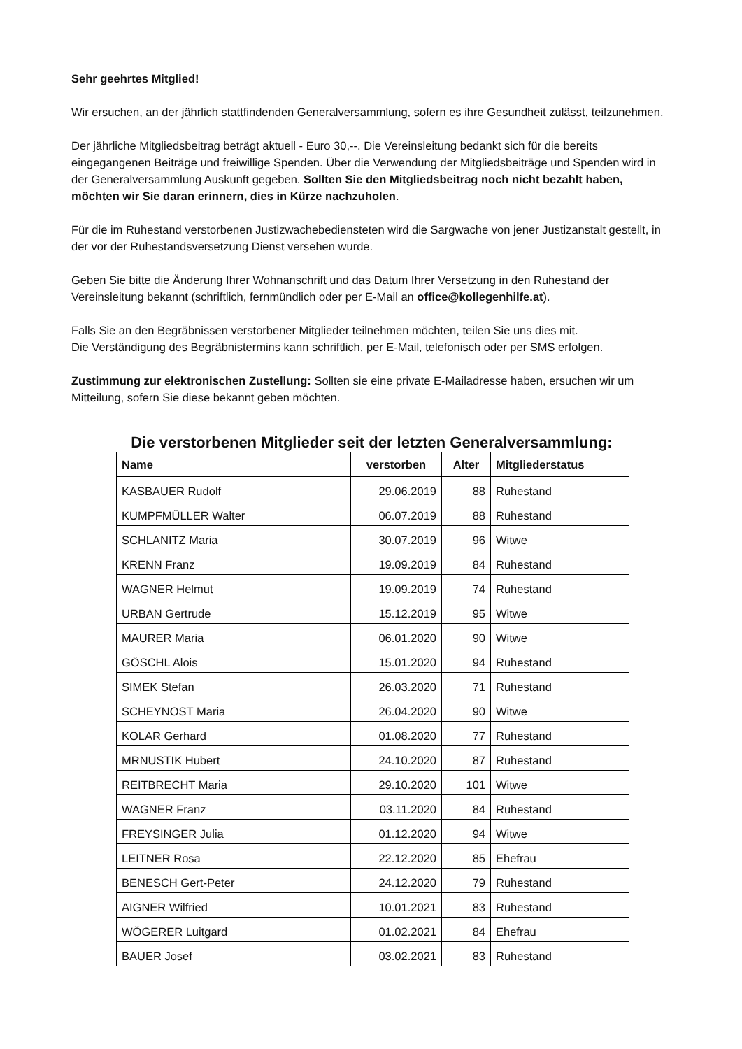Sehr geehrtes Mitglied!
Wir ersuchen, an der jährlich stattfindenden Generalversammlung, sofern es ihre Gesundheit zulässt, teilzunehmen.
Der jährliche Mitgliedsbeitrag beträgt aktuell - Euro 30,--. Die Vereinsleitung bedankt sich für die bereits eingegangenen Beiträge und freiwillige Spenden. Über die Verwendung der Mitgliedsbeiträge und Spenden wird in der Generalversammlung Auskunft gegeben. Sollten Sie den Mitgliedsbeitrag noch nicht bezahlt haben, möchten wir Sie daran erinnern, dies in Kürze nachzuholen.
Für die im Ruhestand verstorbenen Justizwachebediensteten wird die Sargwache von jener Justizanstalt gestellt, in der vor der Ruhestandsversetzung Dienst versehen wurde.
Geben Sie bitte die Änderung Ihrer Wohnanschrift und das Datum Ihrer Versetzung in den Ruhestand der Vereinsleitung bekannt (schriftlich, fernmündlich oder per E-Mail an office@kollegenhilfe.at).
Falls Sie an den Begräbnissen verstorbener Mitglieder teilnehmen möchten, teilen Sie uns dies mit.
Die Verständigung des Begräbnistermins kann schriftlich, per E-Mail, telefonisch oder per SMS erfolgen.
Zustimmung zur elektronischen Zustellung: Sollten sie eine private E-Mailadresse haben, ersuchen wir um Mitteilung, sofern Sie diese bekannt geben möchten.
Die verstorbenen Mitglieder seit der letzten Generalversammlung:
| Name | verstorben | Alter | Mitgliederstatus |
| --- | --- | --- | --- |
| KASBAUER Rudolf | 29.06.2019 | 88 | Ruhestand |
| KUMPFMÜLLER Walter | 06.07.2019 | 88 | Ruhestand |
| SCHLANITZ Maria | 30.07.2019 | 96 | Witwe |
| KRENN Franz | 19.09.2019 | 84 | Ruhestand |
| WAGNER Helmut | 19.09.2019 | 74 | Ruhestand |
| URBAN Gertrude | 15.12.2019 | 95 | Witwe |
| MAURER Maria | 06.01.2020 | 90 | Witwe |
| GÖSCHL Alois | 15.01.2020 | 94 | Ruhestand |
| SIMEK Stefan | 26.03.2020 | 71 | Ruhestand |
| SCHEYNOST Maria | 26.04.2020 | 90 | Witwe |
| KOLAR Gerhard | 01.08.2020 | 77 | Ruhestand |
| MRNUSTIK Hubert | 24.10.2020 | 87 | Ruhestand |
| REITBRECHT Maria | 29.10.2020 | 101 | Witwe |
| WAGNER Franz | 03.11.2020 | 84 | Ruhestand |
| FREYSINGER Julia | 01.12.2020 | 94 | Witwe |
| LEITNER Rosa | 22.12.2020 | 85 | Ehefrau |
| BENESCH Gert-Peter | 24.12.2020 | 79 | Ruhestand |
| AIGNER Wilfried | 10.01.2021 | 83 | Ruhestand |
| WÖGERER Luitgard | 01.02.2021 | 84 | Ehefrau |
| BAUER Josef | 03.02.2021 | 83 | Ruhestand |